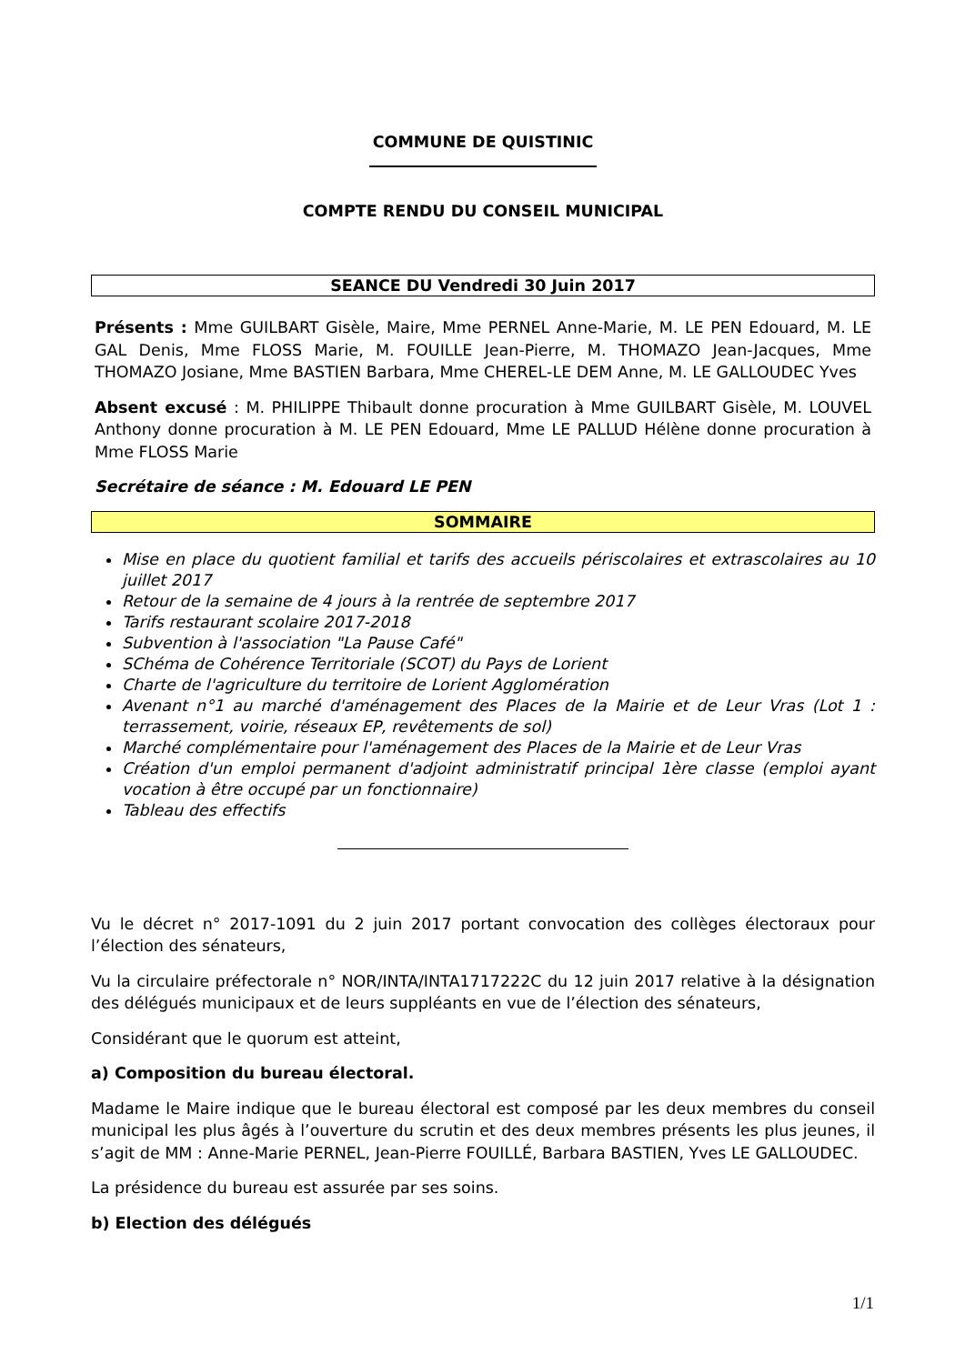COMMUNE DE QUISTINIC
COMPTE RENDU DU CONSEIL MUNICIPAL
SEANCE DU Vendredi 30 Juin 2017
Présents : Mme GUILBART Gisèle, Maire, Mme PERNEL Anne-Marie, M. LE PEN Edouard, M. LE GAL Denis, Mme FLOSS Marie, M. FOUILLE Jean-Pierre, M. THOMAZO Jean-Jacques, Mme THOMAZO Josiane, Mme BASTIEN Barbara, Mme CHEREL-LE DEM Anne, M. LE GALLOUDEC Yves
Absent excusé : M. PHILIPPE Thibault donne procuration à Mme GUILBART Gisèle, M. LOUVEL Anthony donne procuration à M. LE PEN Edouard, Mme LE PALLUD Hélène donne procuration à Mme FLOSS Marie
Secrétaire de séance : M. Edouard LE PEN
SOMMAIRE
Mise en place du quotient familial et tarifs des accueils périscolaires et extrascolaires au 10 juillet 2017
Retour de la semaine de 4 jours à la rentrée de septembre 2017
Tarifs restaurant scolaire 2017-2018
Subvention à l'association "La Pause Café"
SChéma de Cohérence Territoriale (SCOT) du Pays de Lorient
Charte de l'agriculture du territoire de Lorient Agglomération
Avenant n°1 au marché d'aménagement des Places de la Mairie et de Leur Vras (Lot 1 : terrassement, voirie, réseaux EP, revêtements de sol)
Marché complémentaire pour l'aménagement des Places de la Mairie et de Leur Vras
Création d'un emploi permanent d'adjoint administratif principal 1ère classe (emploi ayant vocation à être occupé par un fonctionnaire)
Tableau des effectifs
Vu le décret n° 2017-1091 du 2 juin 2017 portant convocation des collèges électoraux pour l’élection des sénateurs,
Vu la circulaire préfectorale n° NOR/INTA/INTA1717222C du 12 juin 2017 relative à la désignation des délégués municipaux et de leurs suppléants en vue de l’élection des sénateurs,
Considérant que le quorum est atteint,
a) Composition du bureau électoral.
Madame le Maire indique que le bureau électoral est composé par les deux membres du conseil municipal les plus âgés à l’ouverture du scrutin et des deux membres présents les plus jeunes, il s’agit de MM : Anne-Marie PERNEL, Jean-Pierre FOUILLÉ, Barbara BASTIEN, Yves LE GALLOUDEC.
La présidence du bureau est assurée par ses soins.
b) Election des délégués
1/1